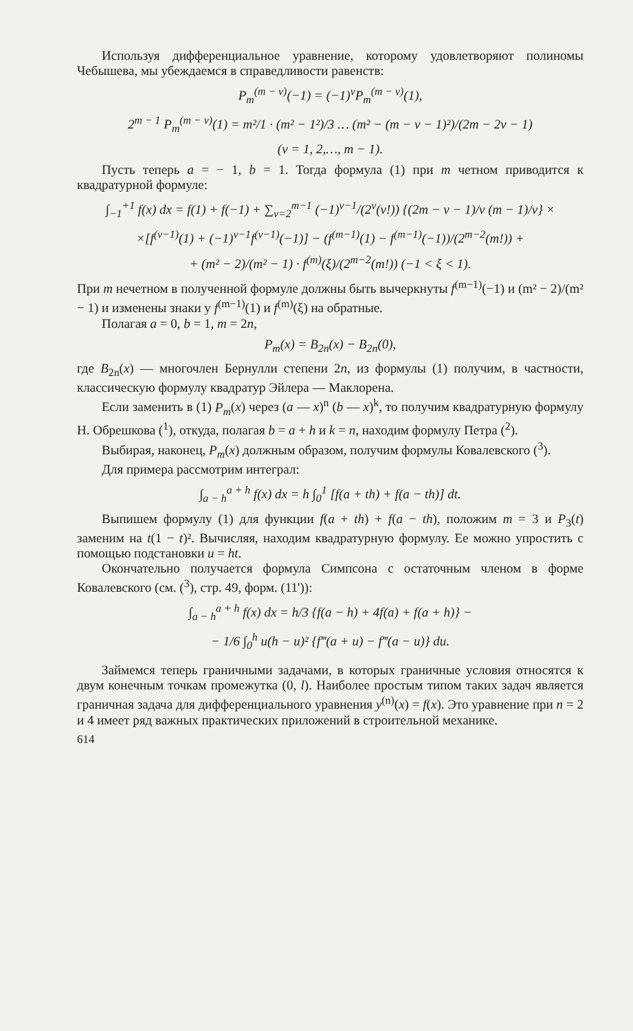Используя дифференциальное уравнение, которому удовлетворяют полиномы Чебышева, мы убеждаемся в справедливости равенств:
P<sub>m</sub><sup>(m − ν)</sup>(−1) = (−1)<sup>ν</sup>P<sub>m</sub><sup>(m − ν)</sup>(1),
2<sup>m − 1</sup> P<sub>m</sub><sup>(m − ν)</sup>(1) = m²/1 · (m² − 1²)/3 … (m² − (m − ν − 1)²)/(2m − 2ν − 1)
(ν = 1, 2,…, m − 1).
Пусть теперь a = − 1, b = 1. Тогда формула (1) при m четном приводится к квадратурной формуле:
∫<sub>−1</sub><sup>+1</sup> f(x) dx = f(1) + f(−1) + ∑<sub>ν=2</sub><sup>m−1</sup> (−1)<sup>ν−1</sup>/(2<sup>ν</sup>(ν!)) {(2m − ν − 1)/ν (m − 1)/ν} ×
×[f<sup>(ν−1)</sup>(1) + (−1)<sup>ν−1</sup>f<sup>(ν−1)</sup>(−1)] − (f<sup>(m−1)</sup>(1) − f<sup>(m−1)</sup>(−1))/(2<sup>m−2</sup>(m!)) +
+ (m² − 2)/(m² − 1) · f<sup>(m)</sup>(ξ)/(2<sup>m−2</sup>(m!)) (−1 < ξ < 1).
При m нечетном в полученной формуле должны быть вычеркнуты f<sup>(m−1)</sup>(−1) и (m² − 2)/(m² − 1) и изменены знаки у f<sup>(m−1)</sup>(1) и f<sup>(m)</sup>(ξ) на обратные.
Полагая a = 0, b = 1, m = 2n,
P<sub>m</sub>(x) = B<sub>2n</sub>(x) − B<sub>2n</sub>(0),
где B<sub>2n</sub>(x) — многочлен Бернулли степени 2n, из формулы (1) получим, в частности, классическую формулу квадратур Эйлера — Маклорена.
Если заменить в (1) P<sub>m</sub>(x) через (a — x)<sup>n</sup> (b — x)<sup>k</sup>, то получим квадратурную формулу Н. Обрешкова (<sup>1</sup>), откуда, полагая b = a + h и k = n, находим формулу Петра (<sup>2</sup>).
Выбирая, наконец, P<sub>m</sub>(x) должным образом, получим формулы Ковалевского (<sup>3</sup>).
Для примера рассмотрим интеграл:
∫<sub>a − h</sub><sup>a + h</sup> f(x) dx = h ∫<sub>0</sub><sup>1</sup> [f(a + th) + f(a − th)] dt.
Выпишем формулу (1) для функции f(a + th) + f(a − th), положим m = 3 и P<sub>3</sub>(t) заменим на t(1 − t)². Вычисляя, находим квадратурную формулу. Ее можно упростить с помощью подстановки u = ht.
Окончательно получается формула Симпсона с остаточным членом в форме Ковалевского (см. (<sup>3</sup>), стр. 49, форм. (11')):
∫<sub>a − h</sub><sup>a + h</sup> f(x) dx = h/3 {f(a − h) + 4f(a) + f(a + h)} −
− 1/6 ∫<sub>0</sub><sup>h</sup> u(h − u)² {f‴(a + u) − f‴(a − u)} du.
Займемся теперь граничными задачами, в которых граничные условия относятся к двум конечным точкам промежутка (0, l). Наиболее простым типом таких задач является граничная задача для дифференциального уравнения y<sup>(n)</sup>(x) = f(x). Это уравнение при n = 2 и 4 имеет ряд важных практических приложений в строительной механике.
614